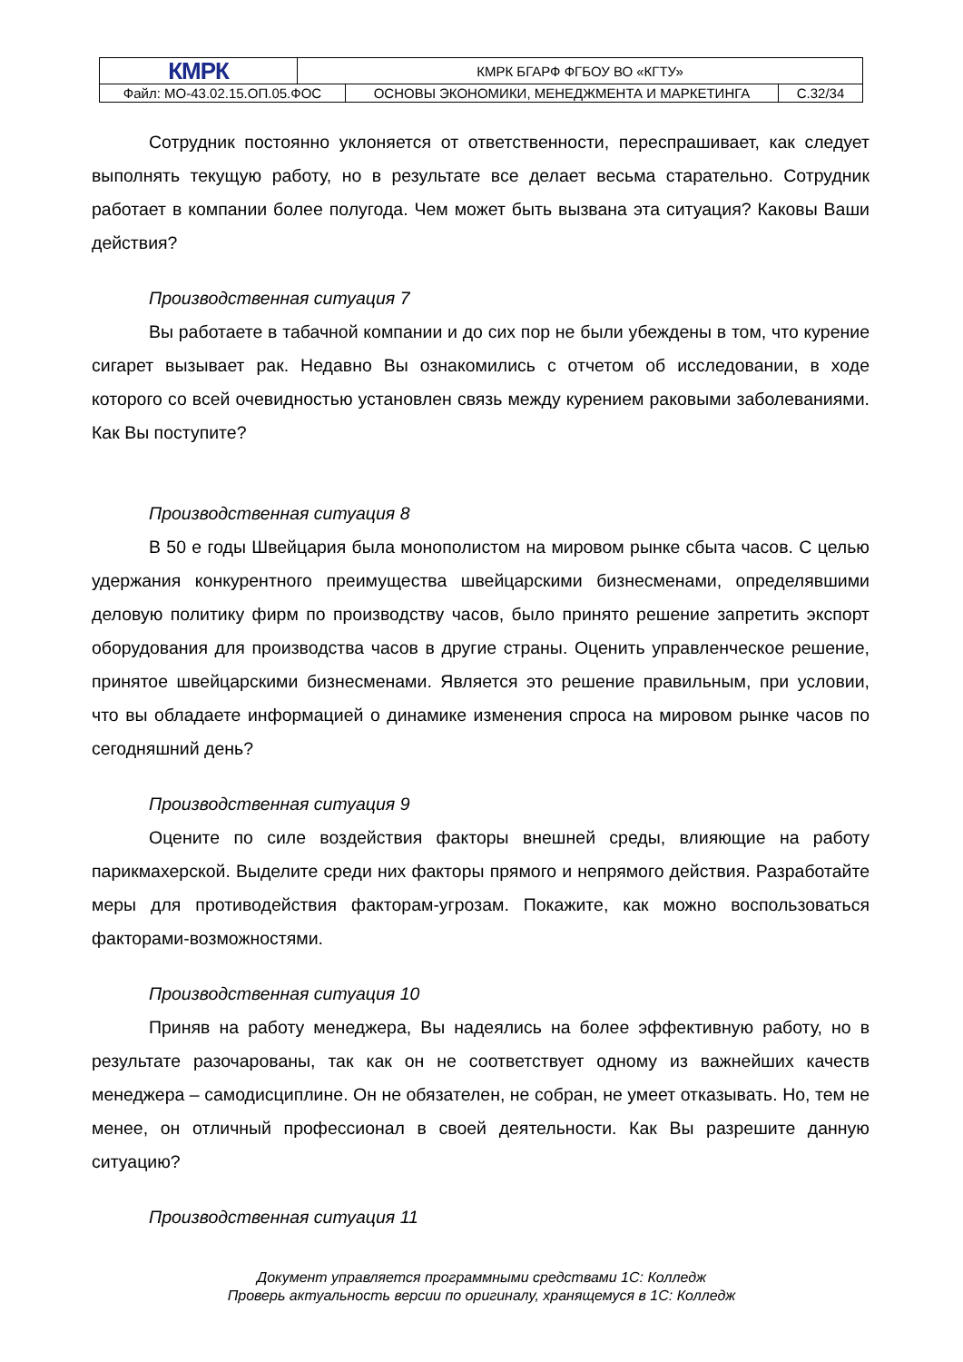| КМРК | КМРК БГАРФ ФГБОУ ВО «КГТУ» | |
| / Файл: МО-43.02.15.ОП.05.ФОС / ОСНОВЫ ЭКОНОМИКИ, МЕНЕДЖМЕНТА И МАРКЕТИНГА / | | С.32/34 |
Сотрудник постоянно уклоняется от ответственности, переспрашивает, как следует выполнять текущую работу, но в результате все делает весьма старательно. Сотрудник работает в компании более полугода. Чем может быть вызвана эта ситуация? Каковы Ваши действия?
Производственная ситуация 7
Вы работаете в табачной компании и до сих пор не были убеждены в том, что курение сигарет вызывает рак. Недавно Вы ознакомились с отчетом об исследовании, в ходе которого со всей очевидностью установлен связь между курением раковыми заболеваниями. Как Вы поступите?
Производственная ситуация 8
В 50 е годы Швейцария была монополистом на мировом рынке сбыта часов. С целью удержания конкурентного преимущества швейцарскими бизнесменами, определявшими деловую политику фирм по производству часов, было принято решение запретить экспорт оборудования для производства часов в другие страны. Оценить управленческое решение, принятое швейцарскими бизнесменами. Является это решение правильным, при условии, что вы обладаете информацией о динамике изменения спроса на мировом рынке часов по сегодняшний день?
Производственная ситуация 9
Оцените по силе воздействия факторы внешней среды, влияющие на работу парикмахерской. Выделите среди них факторы прямого и непрямого действия. Разработайте меры для противодействия факторам-угрозам. Покажите, как можно воспользоваться факторами-возможностями.
Производственная ситуация 10
Приняв на работу менеджера, Вы надеялись на более эффективную работу, но в результате разочарованы, так как он не соответствует одному из важнейших качеств менеджера – самодисциплине. Он не обязателен, не собран, не умеет отказывать. Но, тем не менее, он отличный профессионал в своей деятельности. Как Вы разрешите данную ситуацию?
Производственная ситуация 11
Документ управляется программными средствами 1С: Колледж
Проверь актуальность версии по оригиналу, хранящемуся в 1С: Колледж